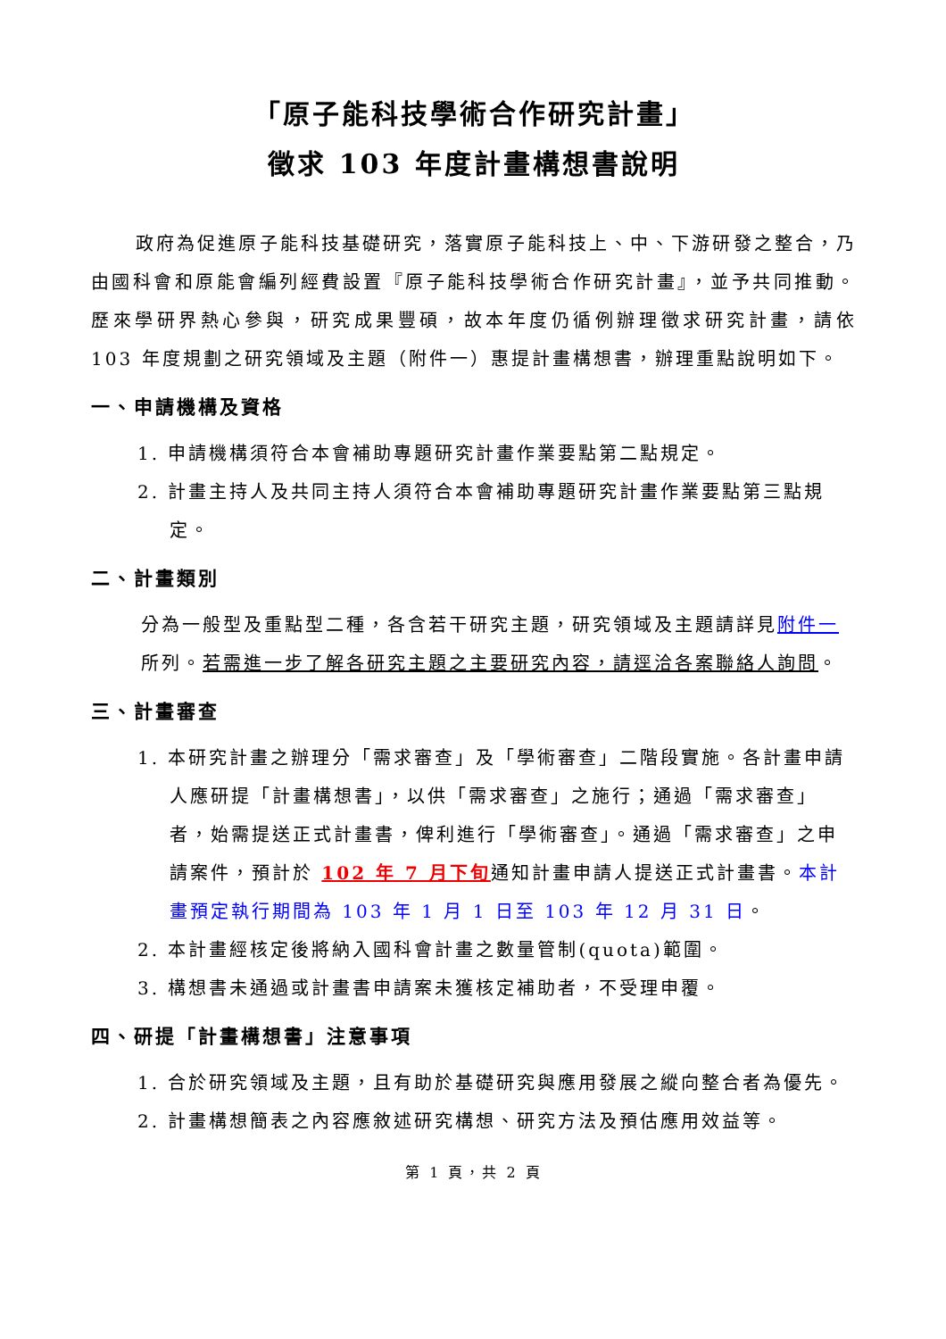「原子能科技學術合作研究計畫」
徵求 103 年度計畫構想書說明
政府為促進原子能科技基礎研究，落實原子能科技上、中、下游研發之整合，乃由國科會和原能會編列經費設置『原子能科技學術合作研究計畫』，並予共同推動。歷來學研界熱心參與，研究成果豐碩，故本年度仍循例辦理徵求研究計畫，請依 103 年度規劃之研究領域及主題（附件一）惠提計畫構想書，辦理重點說明如下。
一、申請機構及資格
1. 申請機構須符合本會補助專題研究計畫作業要點第二點規定。
2. 計畫主持人及共同主持人須符合本會補助專題研究計畫作業要點第三點規定。
二、計畫類別
分為一般型及重點型二種，各含若干研究主題，研究領域及主題請詳見附件一所列。若需進一步了解各研究主題之主要研究內容，請逕洽各案聯絡人詢問。
三、計畫審查
1. 本研究計畫之辦理分「需求審查」及「學術審查」二階段實施。各計畫申請人應研提「計畫構想書」，以供「需求審查」之施行；通過「需求審查」者，始需提送正式計畫書，俾利進行「學術審查」。通過「需求審查」之申請案件，預計於 102 年 7 月下旬通知計畫申請人提送正式計畫書。本計畫預定執行期間為 103 年 1 月 1 日至 103 年 12 月 31 日。
2. 本計畫經核定後將納入國科會計畫之數量管制(quota)範圍。
3. 構想書未通過或計畫書申請案未獲核定補助者，不受理申覆。
四、研提「計畫構想書」注意事項
1. 合於研究領域及主題，且有助於基礎研究與應用發展之縱向整合者為優先。
2. 計畫構想簡表之內容應敘述研究構想、研究方法及預估應用效益等。
第 1 頁，共 2 頁